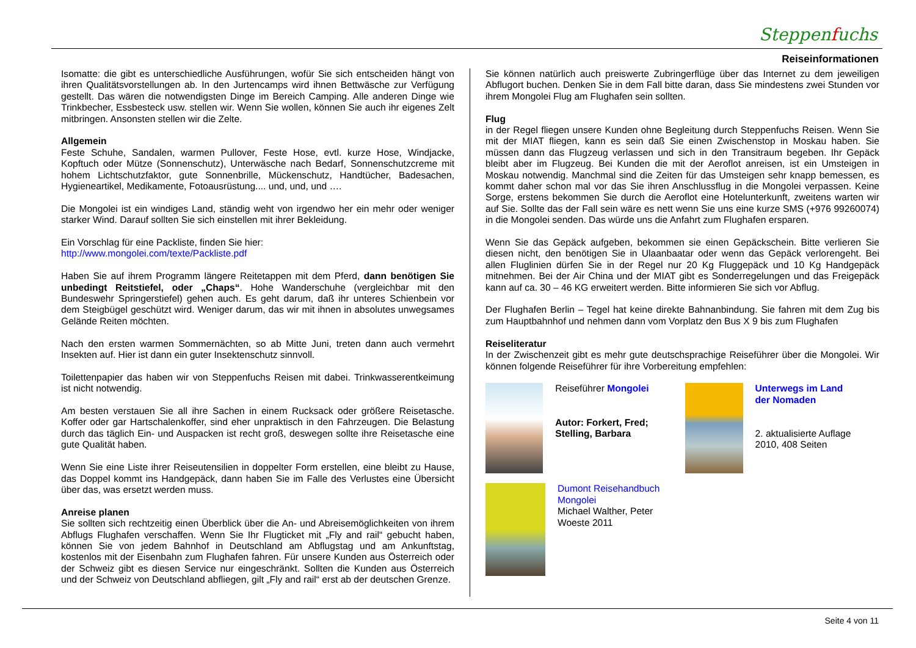Steppenfuchs
Reiseinformationen
Isomatte: die gibt es unterschiedliche Ausführungen, wofür Sie sich entscheiden hängt von ihren Qualitätsvorstellungen ab. In den Jurtencamps wird ihnen Bettwäsche zur Verfügung gestellt. Das wären die notwendigsten Dinge im Bereich Camping. Alle anderen Dinge wie Trinkbecher, Essbesteck usw. stellen wir. Wenn Sie wollen, können Sie auch ihr eigenes Zelt mitbringen. Ansonsten stellen wir die Zelte.
Allgemein
Feste Schuhe, Sandalen, warmen Pullover, Feste Hose, evtl. kurze Hose, Windjacke, Kopftuch oder Mütze (Sonnenschutz), Unterwäsche nach Bedarf, Sonnenschutzcreme mit hohem Lichtschutzfaktor, gute Sonnenbrille, Mückenschutz, Handtücher, Badesachen, Hygieneartikel, Medikamente, Fotoausrüstung.... und, und, und ….
Die Mongolei ist ein windiges Land, ständig weht von irgendwo her ein mehr oder weniger starker Wind. Darauf sollten Sie sich einstellen mit ihrer Bekleidung.
Ein Vorschlag für eine Packliste, finden Sie hier:
http://www.mongolei.com/texte/Packliste.pdf
Haben Sie auf ihrem Programm längere Reitetappen mit dem Pferd, dann benötigen Sie unbedingt Reitstiefel, oder „Chaps“. Hohe Wanderschuhe (vergleichbar mit den Bundeswehr Springerstiefel) gehen auch. Es geht darum, daß ihr unteres Schienbein vor dem Steigbügel geschützt wird. Weniger darum, das wir mit ihnen in absolutes unwegsames Gelände Reiten möchten.
Nach den ersten warmen Sommernächten, so ab Mitte Juni, treten dann auch vermehrt Insekten auf. Hier ist dann ein guter Insektenschutz sinnvoll.
Toilettenpapier das haben wir von Steppenfuchs Reisen mit dabei. Trinkwasserentkeimung ist nicht notwendig.
Am besten verstauen Sie all ihre Sachen in einem Rucksack oder größere Reisetasche. Koffer oder gar Hartschalenkoffer, sind eher unpraktisch in den Fahrzeugen. Die Belastung durch das täglich Ein- und Auspacken ist recht groß, deswegen sollte ihre Reisetasche eine gute Qualität haben.
Wenn Sie eine Liste ihrer Reiseutensilien in doppelter Form erstellen, eine bleibt zu Hause, das Doppel kommt ins Handgepäck, dann haben Sie im Falle des Verlustes eine Übersicht über das, was ersetzt werden muss.
Anreise planen
Sie sollten sich rechtzeitig einen Überblick über die An- und Abreisemöglichkeiten von ihrem Abflugs Flughafen verschaffen. Wenn Sie Ihr Flugticket mit „Fly and rail“ gebucht haben, können Sie von jedem Bahnhof in Deutschland am Abflugstag und am Ankunftstag, kostenlos mit der Eisenbahn zum Flughafen fahren. Für unsere Kunden aus Österreich oder der Schweiz gibt es diesen Service nur eingeschränkt. Sollten die Kunden aus Österreich und der Schweiz von Deutschland abfliegen, gilt „Fly and rail“ erst ab der deutschen Grenze.
Sie können natürlich auch preiswerte Zubringerflüge über das Internet zu dem jeweiligen Abflugort buchen. Denken Sie in dem Fall bitte daran, dass Sie mindestens zwei Stunden vor ihrem Mongolei Flug am Flughafen sein sollten.
Flug
in der Regel fliegen unsere Kunden ohne Begleitung durch Steppenfuchs Reisen. Wenn Sie mit der MIAT fliegen, kann es sein daß Sie einen Zwischenstop in Moskau haben. Sie müssen dann das Flugzeug verlassen und sich in den Transitraum begeben. Ihr Gepäck bleibt aber im Flugzeug. Bei Kunden die mit der Aeroflot anreisen, ist ein Umsteigen in Moskau notwendig. Manchmal sind die Zeiten für das Umsteigen sehr knapp bemessen, es kommt daher schon mal vor das Sie ihren Anschlussflug in die Mongolei verpassen. Keine Sorge, erstens bekommen Sie durch die Aeroflot eine Hotelunterkunft, zweitens warten wir auf Sie. Sollte das der Fall sein wäre es nett wenn Sie uns eine kurze SMS (+976 99260074) in die Mongolei senden. Das würde uns die Anfahrt zum Flughafen ersparen.
Wenn Sie das Gepäck aufgeben, bekommen sie einen Gepäckschein. Bitte verlieren Sie diesen nicht, den benötigen Sie in Ulaanbaatar oder wenn das Gepäck verlorengeht. Bei allen Fluglinien dürfen Sie in der Regel nur 20 Kg Fluggepäck und 10 Kg Handgepäck mitnehmen. Bei der Air China und der MIAT gibt es Sonderregelungen und das Freigepäck kann auf ca. 30 – 46 KG erweitert werden. Bitte informieren Sie sich vor Abflug.
Der Flughafen Berlin – Tegel hat keine direkte Bahnanbindung. Sie fahren mit dem Zug bis zum Hauptbahnhof und nehmen dann vom Vorplatz den Bus X 9 bis zum Flughafen
Reiseliteratur
In der Zwischenzeit gibt es mehr gute deutschsprachige Reiseführer über die Mongolei. Wir können folgende Reiseführer für ihre Vorbereitung empfehlen:
Reiseführer Mongolei
Autor: Forkert, Fred; Stelling, Barbara
Unterwegs im Land der Nomaden
2. aktualisierte Auflage 2010, 408 Seiten
Dumont Reisehandbuch Mongolei
Michael Walther, Peter Woeste 2011
Seite 4 von 11